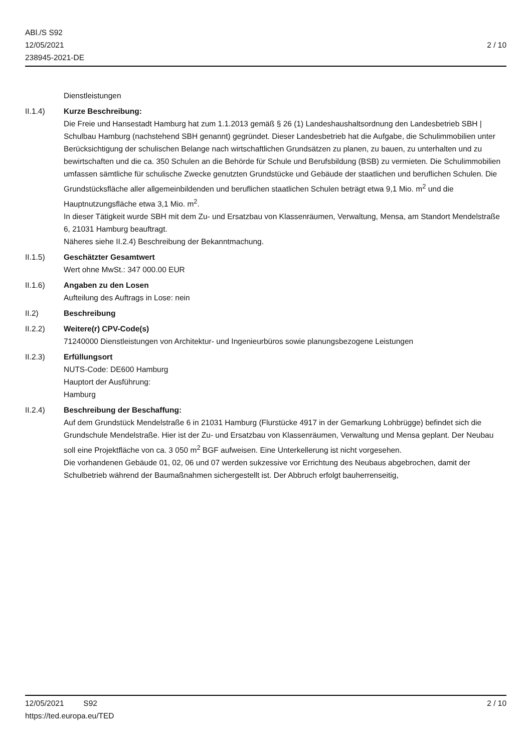ABl./S S92
12/05/2021
238945-2021-DE
2 / 10
Dienstleistungen
II.1.4) Kurze Beschreibung:
Die Freie und Hansestadt Hamburg hat zum 1.1.2013 gemäß § 26 (1) Landeshaushaltsordnung den Landesbetrieb SBH | Schulbau Hamburg (nachstehend SBH genannt) gegründet. Dieser Landesbetrieb hat die Aufgabe, die Schulimmobilien unter Berücksichtigung der schulischen Belange nach wirtschaftlichen Grundsätzen zu planen, zu bauen, zu unterhalten und zu bewirtschaften und die ca. 350 Schulen an die Behörde für Schule und Berufsbildung (BSB) zu vermieten. Die Schulimmobilien umfassen sämtliche für schulische Zwecke genutzten Grundstücke und Gebäude der staatlichen und beruflichen Schulen. Die Grundstücksfläche aller allgemeinbildenden und beruflichen staatlichen Schulen beträgt etwa 9,1 Mio. m<sup>2</sup> und die Hauptnutzungsfläche etwa 3,1 Mio. m<sup>2</sup>.
In dieser Tätigkeit wurde SBH mit dem Zu- und Ersatzbau von Klassenräumen, Verwaltung, Mensa, am Standort Mendelstraße 6, 21031 Hamburg beauftragt.
Näheres siehe II.2.4) Beschreibung der Bekanntmachung.
II.1.5) Geschätzter Gesamtwert
Wert ohne MwSt.: 347 000.00 EUR
II.1.6) Angaben zu den Losen
Aufteilung des Auftrags in Lose: nein
II.2) Beschreibung
II.2.2) Weitere(r) CPV-Code(s)
71240000 Dienstleistungen von Architektur- und Ingenieurbüros sowie planungsbezogene Leistungen
II.2.3) Erfüllungsort
NUTS-Code: DE600 Hamburg
Hauptort der Ausführung:
Hamburg
II.2.4) Beschreibung der Beschaffung:
Auf dem Grundstück Mendelstraße 6 in 21031 Hamburg (Flurstücke 4917 in der Gemarkung Lohbrügge) befindet sich die Grundschule Mendelstraße. Hier ist der Zu- und Ersatzbau von Klassenräumen, Verwaltung und Mensa geplant. Der Neubau soll eine Projektfläche von ca. 3 050 m<sup>2</sup> BGF aufweisen. Eine Unterkellerung ist nicht vorgesehen.
Die vorhandenen Gebäude 01, 02, 06 und 07 werden sukzessive vor Errichtung des Neubaus abgebrochen, damit der Schulbetrieb während der Baumaßnahmen sichergestellt ist. Der Abbruch erfolgt bauherrenseitig,
12/05/2021 S92 2 / 10
https://ted.europa.eu/TED